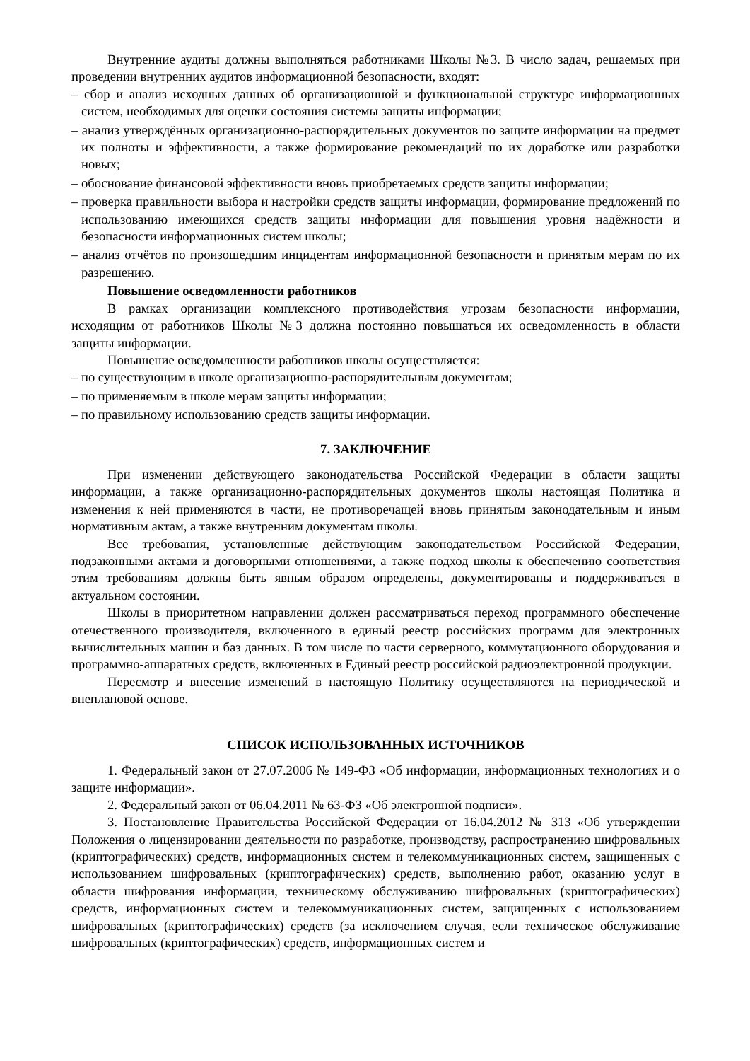Внутренние аудиты должны выполняться работниками Школы №3. В число задач, решаемых при проведении внутренних аудитов информационной безопасности, входят:
– сбор и анализ исходных данных об организационной и функциональной структуре информационных систем, необходимых для оценки состояния системы защиты информации;
– анализ утверждённых организационно-распорядительных документов по защите информации на предмет их полноты и эффективности, а также формирование рекомендаций по их доработке или разработки новых;
– обоснование финансовой эффективности вновь приобретаемых средств защиты информации;
– проверка правильности выбора и настройки средств защиты информации, формирование предложений по использованию имеющихся средств защиты информации для повышения уровня надёжности и безопасности информационных систем школы;
– анализ отчётов по произошедшим инцидентам информационной безопасности и принятым мерам по их разрешению.
Повышение осведомленности работников
В рамках организации комплексного противодействия угрозам безопасности информации, исходящим от работников Школы №3 должна постоянно повышаться их осведомленность в области защиты информации.
Повышение осведомленности работников школы осуществляется:
– по существующим в школе организационно-распорядительным документам;
– по применяемым в школе мерам защиты информации;
– по правильному использованию средств защиты информации.
7. ЗАКЛЮЧЕНИЕ
При изменении действующего законодательства Российской Федерации в области защиты информации, а также организационно-распорядительных документов школы настоящая Политика и изменения к ней применяются в части, не противоречащей вновь принятым законодательным и иным нормативным актам, а также внутренним документам школы.
Все требования, установленные действующим законодательством Российской Федерации, подзаконными актами и договорными отношениями, а также подход школы к обеспечению соответствия этим требованиям должны быть явным образом определены, документированы и поддерживаться в актуальном состоянии.
Школы в приоритетном направлении должен рассматриваться переход программного обеспечение отечественного производителя, включенного в единый реестр российских программ для электронных вычислительных машин и баз данных. В том числе по части серверного, коммутационного оборудования и программно-аппаратных средств, включенных в Единый реестр российской радиоэлектронной продукции.
Пересмотр и внесение изменений в настоящую Политику осуществляются на периодической и внеплановой основе.
СПИСОК ИСПОЛЬЗОВАННЫХ ИСТОЧНИКОВ
1. Федеральный закон от 27.07.2006 № 149-ФЗ «Об информации, информационных технологиях и о защите информации».
2. Федеральный закон от 06.04.2011 № 63-ФЗ «Об электронной подписи».
3. Постановление Правительства Российской Федерации от 16.04.2012 № 313 «Об утверждении Положения о лицензировании деятельности по разработке, производству, распространению шифровальных (криптографических) средств, информационных систем и телекоммуникационных систем, защищенных с использованием шифровальных (криптографических) средств, выполнению работ, оказанию услуг в области шифрования информации, техническому обслуживанию шифровальных (криптографических) средств, информационных систем и телекоммуникационных систем, защищенных с использованием шифровальных (криптографических) средств (за исключением случая, если техническое обслуживание шифровальных (криптографических) средств, информационных систем и